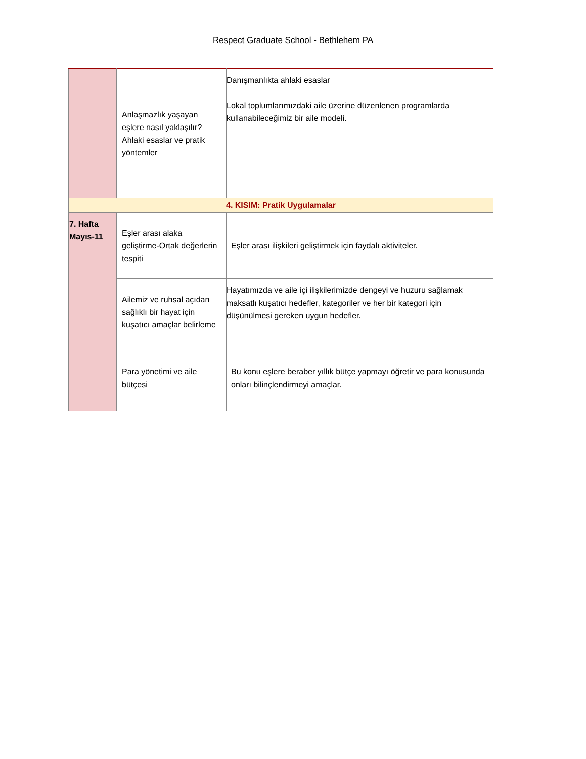Respect Graduate School - Bethlehem PA
| | Anlaşmazlık yaşayan eşlere nasıl yaklaşılır? Ahlaki esaslar ve pratik yöntemler | Danışmanlıkta ahlaki esaslar Lokal toplumlarımızdaki aile üzerine düzenlenen programlarda kullanabileceğimiz bir aile modeli. |
| 4. KISIM: Pratik Uygulamalar | | |
| 7. Hafta Mayıs-11 | Eşler arası alaka geliştirme-Ortak değerlerin tespiti | Eşler arası ilişkileri geliştirmek için faydalı aktiviteler. |
| | Ailemiz ve ruhsal açıdan sağlıklı bir hayat için kuşatıcı amaçlar belirleme | Hayatımızda ve aile içi ilişkilerimizde dengeyi ve huzuru sağlamak maksatlı kuşatıcı hedefler, kategoriler ve her bir kategori için düşünülmesi gereken uygun hedefler. |
| | Para yönetimi ve aile bütçesi | Bu konu eşlere beraber yıllık bütçe yapmayı öğretir ve para konusunda onları bilinçlendirmeyi amaçlar. |